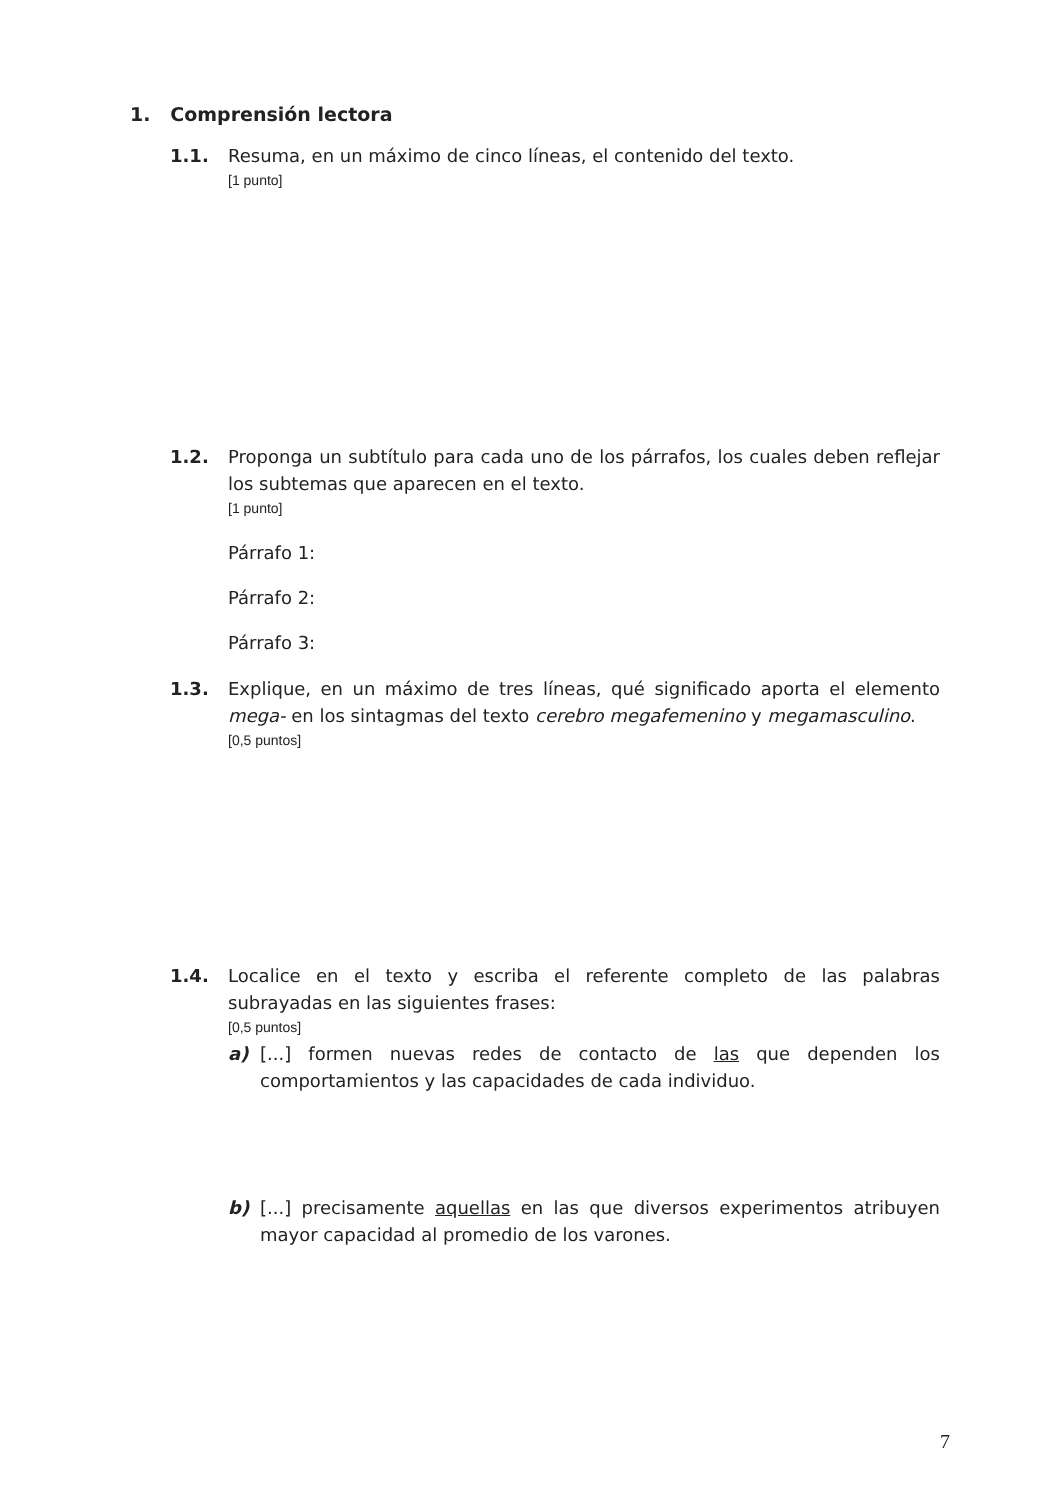1. Comprensión lectora
1.1. Resuma, en un máximo de cinco líneas, el contenido del texto.
[1 punto]
1.2. Proponga un subtítulo para cada uno de los párrafos, los cuales deben reflejar los subtemas que aparecen en el texto.
[1 punto]
Párrafo 1:
Párrafo 2:
Párrafo 3:
1.3. Explique, en un máximo de tres líneas, qué significado aporta el elemento mega- en los sintagmas del texto cerebro megafemenino y megamasculino.
[0,5 puntos]
1.4. Localice en el texto y escriba el referente completo de las palabras subrayadas en las siguientes frases:
[0,5 puntos]
a) [...] formen nuevas redes de contacto de las que dependen los comportamientos y las capacidades de cada individuo.
b) [...] precisamente aquellas en las que diversos experimentos atribuyen mayor capacidad al promedio de los varones.
7